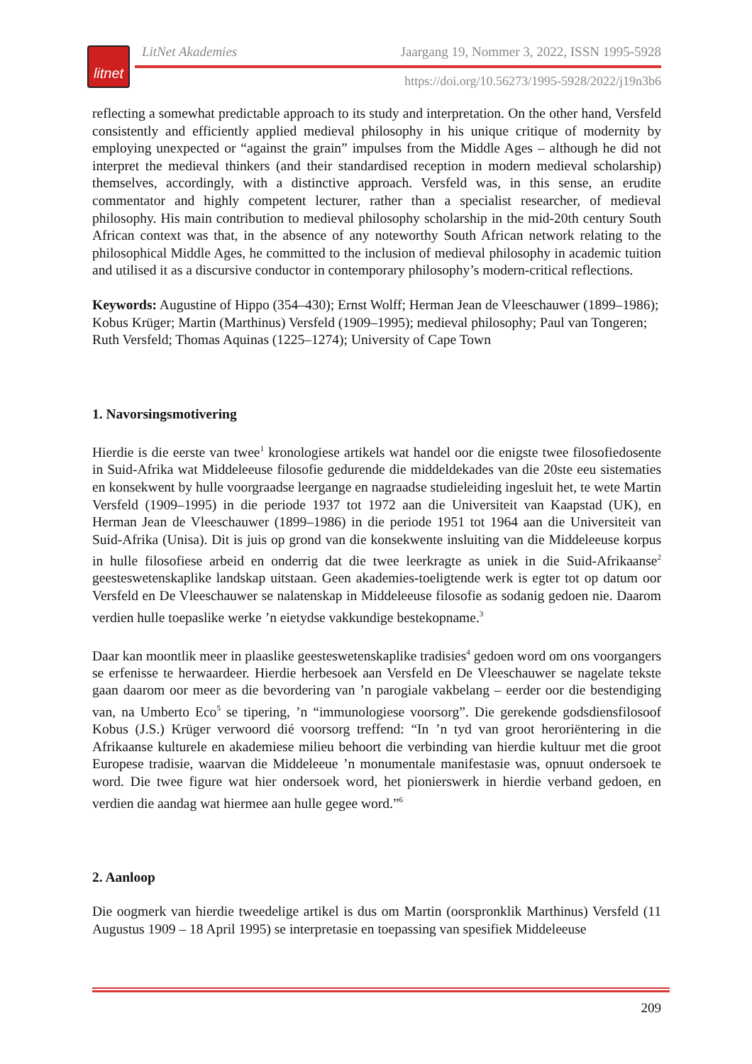litnet
LitNet Akademies Jaargang 19, Nommer 3, 2022, ISSN 1995-5928
https://doi.org/10.56273/1995-5928/2022/j19n3b6
reflecting a somewhat predictable approach to its study and interpretation. On the other hand, Versfeld consistently and efficiently applied medieval philosophy in his unique critique of modernity by employing unexpected or “against the grain” impulses from the Middle Ages – although he did not interpret the medieval thinkers (and their standardised reception in modern medieval scholarship) themselves, accordingly, with a distinctive approach. Versfeld was, in this sense, an erudite commentator and highly competent lecturer, rather than a specialist researcher, of medieval philosophy. His main contribution to medieval philosophy scholarship in the mid-20th century South African context was that, in the absence of any noteworthy South African network relating to the philosophical Middle Ages, he committed to the inclusion of medieval philosophy in academic tuition and utilised it as a discursive conductor in contemporary philosophy’s modern-critical reflections.
Keywords: Augustine of Hippo (354–430); Ernst Wolff; Herman Jean de Vleeschauwer (1899–1986); Kobus Krüger; Martin (Marthinus) Versfeld (1909–1995); medieval philosophy; Paul van Tongeren; Ruth Versfeld; Thomas Aquinas (1225–1274); University of Cape Town
1. Navorsingsmotivering
Hierdie is die eerste van twee<sup>1</sup> kronologiese artikels wat handel oor die enigste twee filosofie­dosente in Suid-Afrika wat Middeleeuse filosofie gedurende die middeldekades van die 20ste eeu sistematies en konsekwent by hulle voorgraadse leergange en nagraadse studieleiding inge­sluit het, te wete Martin Versfeld (1909–1995) in die periode 1937 tot 1972 aan die Universiteit van Kaapstad (UK), en Herman Jean de Vleeschauwer (1899–1986) in die periode 1951 tot 1964 aan die Universiteit van Suid-Afrika (Unisa). Dit is juis op grond van die konsekwente insluiting van die Middeleeuse korpus in hulle filosofiese arbeid en onderrig dat die twee leerkragte as uniek in die Suid-Afrikaanse<sup>2</sup> geesteswetenskaplike landskap uitstaan. Geen akademies-toeligtende werk is egter tot op datum oor Versfeld en De Vleeschauwer se nalatenskap in Middeleeuse filosofie as sodanig gedoen nie. Daarom verdien hulle toepaslike werke ’n eietydse vakkundige bestekopname.<sup>3</sup>
Daar kan moontlik meer in plaaslike geesteswetenskaplike tradisies<sup>4</sup> gedoen word om ons voorgangers se erfenisse te herwaardeer. Hierdie herbesoek aan Versfeld en De Vleeschauwer se nagelate tekste gaan daarom oor meer as die bevordering van ’n parogiale vakbelang – eerder oor die bestendiging van, na Umberto Eco<sup>5</sup> se tipering, ’n “immunologiese voorsorg”. Die gerekende godsdiensfilosoof Kobus (J.S.) Krüger verwoord dié voorsorg treffend: “In ’n tyd van groot heroriëntering in die Afrikaanse kulturele en akademiese milieu behoort die verbinding van hierdie kultuur met die groot Europese tradisie, waarvan die Middeleeue ’n monumentale manifestasie was, opnuut ondersoek te word. Die twee figure wat hier ondersoek word, het pionierswerk in hierdie verband gedoen, en verdien die aandag wat hiermee aan hulle gegee word.”<sup>6</sup>
2. Aanloop
Die oogmerk van hierdie tweedelige artikel is dus om Martin (oorspronklik Marthinus) Versfeld (11 Augustus 1909 – 18 April 1995) se interpretasie en toepassing van spesifiek Middeleeuse
209